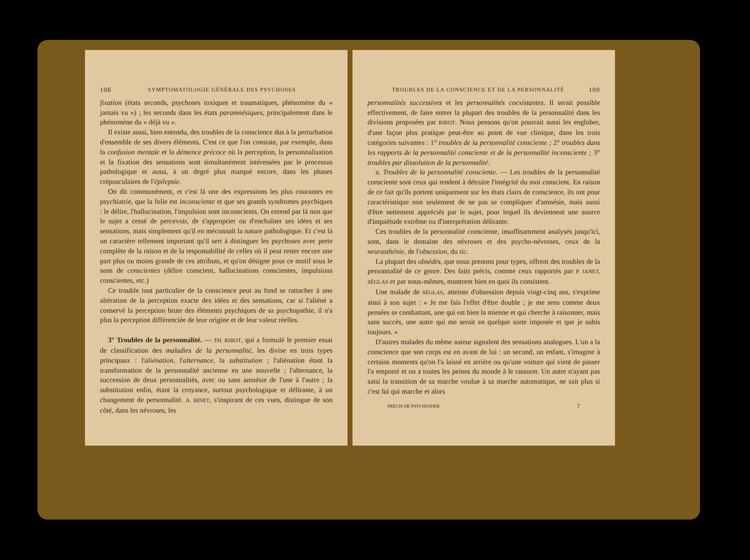108 SYMPTOMATOLOGIE GÉNÉRALE DES PSYCHOSES
fixation (états seconds, psychoses toxiques et traumatiques, phénomène du « jamais vu ») ; les seconds dans les états paramnésiques, principalement dans le phénomène du « déjà vu ».
Il existe aussi, bien entendu, des troubles de la conscience dus à la perturbation d'ensemble de ses divers éléments. C'est ce que l'on constate, par exemple, dans la confusion mentale et la démence précoce où la perception, la personnalisation et la fixation des sensations sont simultanément intéressées par le processus pathologique et aussi, à un degré plus marqué encore, dans les phases crépusculaires de l'épilepsie.
On dit communément, et c'est là une des expressions les plus courantes en psychiatrie, que la folie est inconsciente et que ses grands syndromes psychiques : le délire, l'hallucination, l'impulsion sont inconscients. On entend par là non que le sujet a cessé de percevoir, de s'approprier ou d'enchaîner ses idées et ses sensations, mais simplement qu'il en méconnaît la nature pathologique. Et c'est là un caractère tellement important qu'il sert à distinguer les psychoses avec perte complète de la raison et de la responsabilité de celles où il peut rester encore une part plus ou moins grande de ces attributs, et qu'on désigne pour ce motif sous le nom de conscientes (délire conscient, hallucinations conscientes, impulsions conscientes, etc.)
Ce trouble tout particulier de la conscience peut au fond se rattacher à une altération de la perception exacte des idées et des sensations, car si l'aliéné a conservé la perception brute des éléments psychiques de sa psychopathie, il n'a plus la perception différenciée de leur origine et de leur valeur réelles.
3° Troubles de la personnalité. — TH. RIBOT, qui a formulé le premier essai de classification des maladies de la personnalité, les divise en trois types principaux : l'aliénation, l'alternance, la substitution ; l'aliénation étant la transformation de la personnalité ancienne en une nouvelle ; l'alternance, la succession de deux personnalités, avec ou sans amnésie de l'une à l'autre ; la substitution enfin, étant la croyance, surtout psychologique et délirante, à un changement de personnalité. A. BINET, s'inspirant de ces vues, distingue de son côté, dans les névroses, les
TROUBLES DE LA CONSCIENCE ET DE LA PERSONNALITÉ 109
personnalités successives et les personnalités coexistantes. Il serait possible effectivement, de faire entrer la plupart des troubles de la personnalité dans les divisions proposées par RIBOT. Nous pensons qu'on pourrait aussi les englober, d'une façon plus pratique peut-être au point de vue clinique, dans les trois catégories suivantes : 1° troubles de la personnalité consciente ; 2° troubles dans les rapports de la personnalité consciente et de la personnalité inconsciente ; 3° troubles par dissolution de la personnalité.
a. Troubles de la personnalité consciente. — Les troubles de la personnalité consciente sont ceux qui tendent à détruire l'intégrité du moi conscient. En raison de ce fait qu'ils portent uniquement sur les états clairs de conscience, ils ont pour caractéristique non seulement de ne pas se compliquer d'amnésie, mais aussi d'être nettement appréciés par le sujet, pour lequel ils deviennent une source d'inquiétude extrême ou d'interprétation délirante.
Ces troubles de la personnalité consciente, insuffisamment analysés jusqu'ici, sont, dans le domaine des névroses et des psycho-névroses, ceux de la neurasthénie, de l'obsession, du tic.
La plupart des obsédés, que nous prenons pour types, offrent des troubles de la personnalité de ce genre. Des faits précis, comme ceux rapportés par P. JANET, SÉGLAS et par nous-mêmes, montrent bien en quoi ils consistent.
Une malade de SÉGLAS, atteinte d'obsession depuis vingt-cinq ans, s'exprime ainsi à son sujet : « Je me fais l'effet d'être double ; je me sens comme deux pensées se combattant, une qui est bien la mienne et qui cherche à raisonner, mais sans succès, une autre qui me serait en quelque sorte imposée et que je subis toujours. »
D'autres malades du même auteur signalent des sensations analogues. L'un a la conscience que son corps est en avant de lui : un second, un enfant, s'imagine à certains moments qu'on l'a laissé en arrière ou qu'une voiture qui vient de passer l'a emporté et on a toutes les peines du monde à le rassurer. Un autre n'ayant pas saisi la transition de sa marche voulue à sa marche automatique, ne sait plus si c'est lui qui marche et alors
PRÉCIS DE PSYCHIATRIE. 7